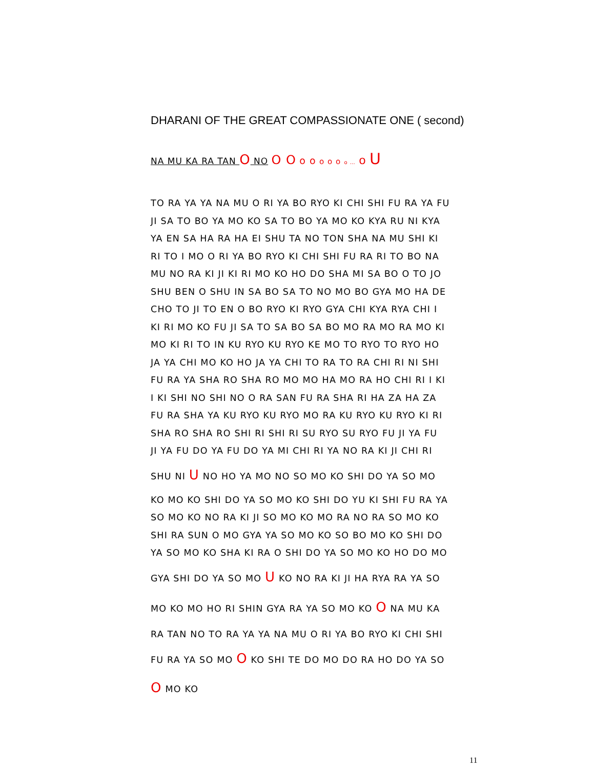DHARANI OF THE GREAT COMPASSIONATE ONE ( second)
NA MU KA RA TAN O NO O O o o o o o o … o U
TO RA YA YA NA MU O RI YA BO RYO KI CHI SHI FU RA YA FU
JI SA TO BO YA MO KO SA TO BO YA MO KO KYA RU NI KYA
YA EN SA HA RA HA EI SHU TA NO TON SHA NA MU SHI KI
RI TO I MO O RI YA BO RYO KI CHI SHI FU RA RI TO BO NA
MU NO RA KI JI KI RI MO KO HO DO SHA MI SA BO O TO JO
SHU BEN O SHU IN SA BO SA TO NO MO BO GYA MO HA DE
CHO TO JI TO EN O BO RYO KI RYO GYA CHI KYA RYA CHI I
KI RI MO KO FU JI SA TO SA BO SA BO MO RA MO RA MO KI
MO KI RI TO IN KU RYO KU RYO KE MO TO RYO TO RYO HO
JA YA CHI MO KO HO JA YA CHI TO RA TO RA CHI RI NI SHI
FU RA YA SHA RO SHA RO MO MO HA MO RA HO CHI RI I KI
I KI SHI NO SHI NO O RA SAN FU RA SHA RI HA ZA HA ZA
FU RA SHA YA KU RYO KU RYO MO RA KU RYO KU RYO KI RI
SHA RO SHA RO SHI RI SHI RI SU RYO SU RYO FU JI YA FU
JI YA FU DO YA FU DO YA MI CHI RI YA NO RA KI JI CHI RI
SHU NI U NO HO YA MO NO SO MO KO SHI DO YA SO MO
KO MO KO SHI DO YA SO MO KO SHI DO YU KI SHI FU RA YA
SO MO KO NO RA KI JI SO MO KO MO RA NO RA SO MO KO
SHI RA SUN O MO GYA YA SO MO KO SO BO MO KO SHI DO
YA SO MO KO SHA KI RA O SHI DO YA SO MO KO HO DO MO
GYA SHI DO YA SO MO U KO NO RA KI JI HA RYA RA YA SO
MO KO MO HO RI SHIN GYA RA YA SO MO KO O NA MU KA
RA TAN NO TO RA YA YA NA MU O RI YA BO RYO KI CHI SHI
FU RA YA SO MO O KO SHI TE DO MO DO RA HO DO YA SO
O MO KO
11